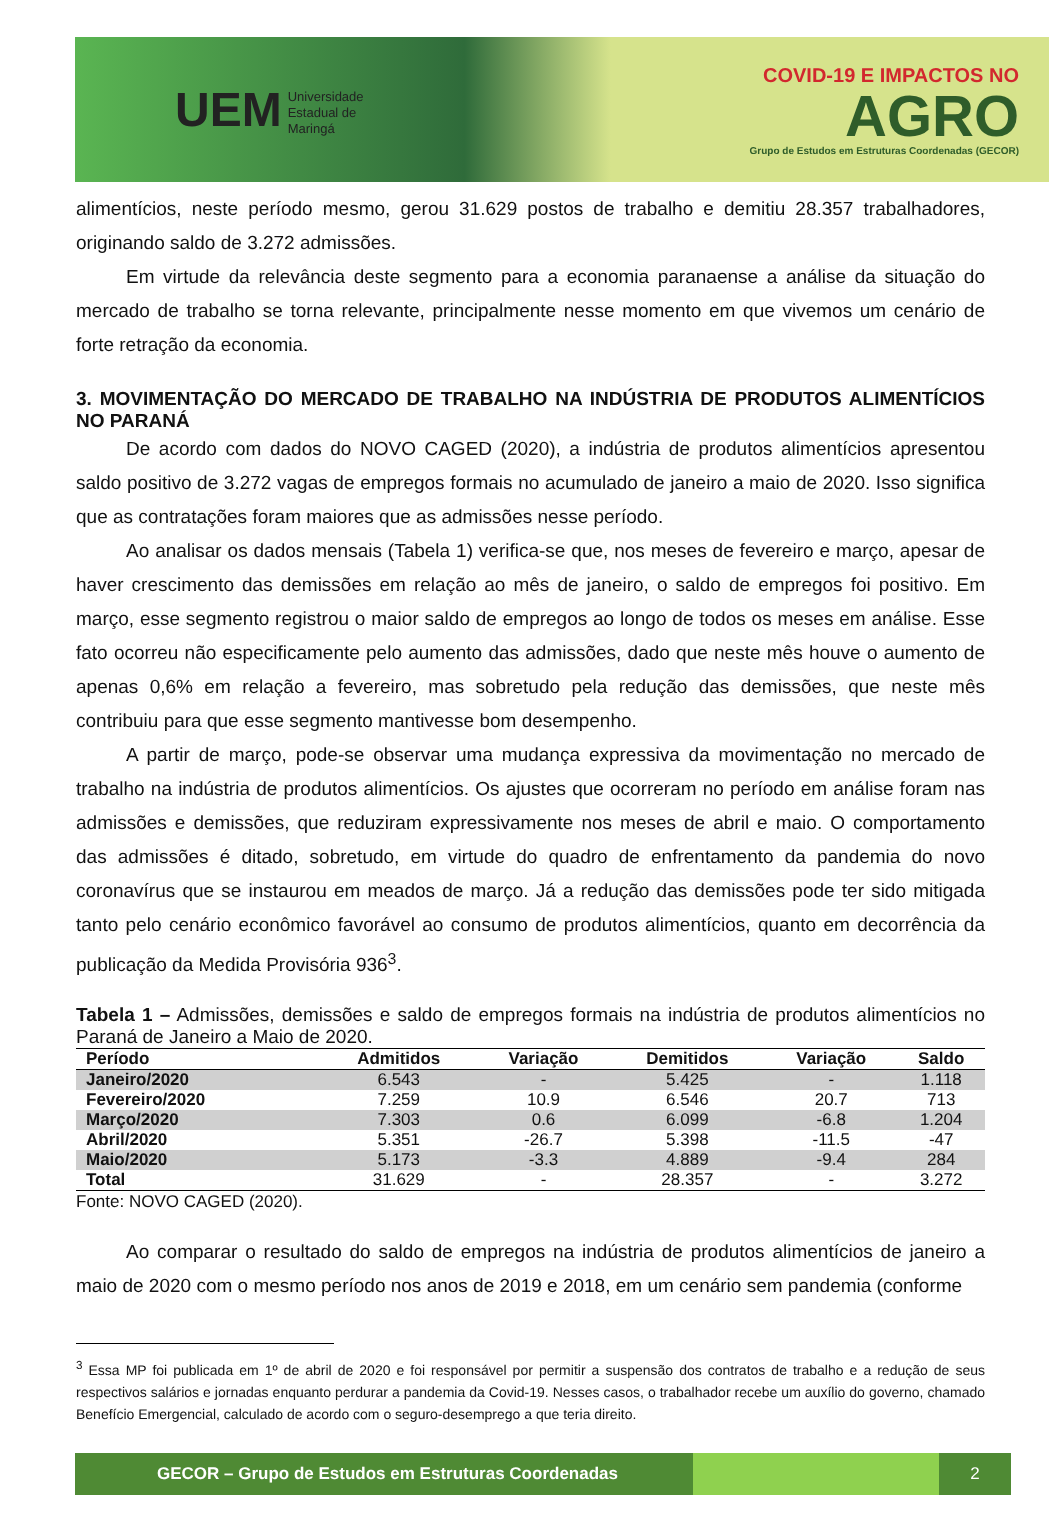UEM Universidade
Estadual de
Maringá
COVID-19 E IMPACTOS NO
AGRO
Grupo de Estudos em Estruturas Coordenadas (GECOR)
alimentícios, neste período mesmo, gerou 31.629 postos de trabalho e demitiu 28.357 trabalhadores, originando saldo de 3.272 admissões.
Em virtude da relevância deste segmento para a economia paranaense a análise da situação do mercado de trabalho se torna relevante, principalmente nesse momento em que vivemos um cenário de forte retração da economia.
3. MOVIMENTAÇÃO DO MERCADO DE TRABALHO NA INDÚSTRIA DE PRODUTOS ALIMENTÍCIOS NO PARANÁ
De acordo com dados do NOVO CAGED (2020), a indústria de produtos alimentícios apresentou saldo positivo de 3.272 vagas de empregos formais no acumulado de janeiro a maio de 2020. Isso significa que as contratações foram maiores que as admissões nesse período.
Ao analisar os dados mensais (Tabela 1) verifica-se que, nos meses de fevereiro e março, apesar de haver crescimento das demissões em relação ao mês de janeiro, o saldo de empregos foi positivo. Em março, esse segmento registrou o maior saldo de empregos ao longo de todos os meses em análise. Esse fato ocorreu não especificamente pelo aumento das admissões, dado que neste mês houve o aumento de apenas 0,6% em relação a fevereiro, mas sobretudo pela redução das demissões, que neste mês contribuiu para que esse segmento mantivesse bom desempenho.
A partir de março, pode-se observar uma mudança expressiva da movimentação no mercado de trabalho na indústria de produtos alimentícios. Os ajustes que ocorreram no período em análise foram nas admissões e demissões, que reduziram expressivamente nos meses de abril e maio. O comportamento das admissões é ditado, sobretudo, em virtude do quadro de enfrentamento da pandemia do novo coronavírus que se instaurou em meados de março. Já a redução das demissões pode ter sido mitigada tanto pelo cenário econômico favorável ao consumo de produtos alimentícios, quanto em decorrência da publicação da Medida Provisória 936<sup>3</sup>.
Tabela 1 – Admissões, demissões e saldo de empregos formais na indústria de produtos alimentícios no Paraná de Janeiro a Maio de 2020.
| Período | Admitidos | Variação | Demitidos | Variação | Saldo |
| --- | --- | --- | --- | --- | --- |
| Janeiro/2020 | 6.543 | - | 5.425 | - | 1.118 |
| Fevereiro/2020 | 7.259 | 10.9 | 6.546 | 20.7 | 713 |
| Março/2020 | 7.303 | 0.6 | 6.099 | -6.8 | 1.204 |
| Abril/2020 | 5.351 | -26.7 | 5.398 | -11.5 | -47 |
| Maio/2020 | 5.173 | -3.3 | 4.889 | -9.4 | 284 |
| Total | 31.629 | - | 28.357 | - | 3.272 |
Fonte: NOVO CAGED (2020).
Ao comparar o resultado do saldo de empregos na indústria de produtos alimentícios de janeiro a maio de 2020 com o mesmo período nos anos de 2019 e 2018, em um cenário sem pandemia (conforme
<sup>3</sup> Essa MP foi publicada em 1º de abril de 2020 e foi responsável por permitir a suspensão dos contratos de trabalho e a redução de seus respectivos salários e jornadas enquanto perdurar a pandemia da Covid-19. Nesses casos, o trabalhador recebe um auxílio do governo, chamado Benefício Emergencial, calculado de acordo com o seguro-desemprego a que teria direito.
GECOR – Grupo de Estudos em Estruturas Coordenadas
2